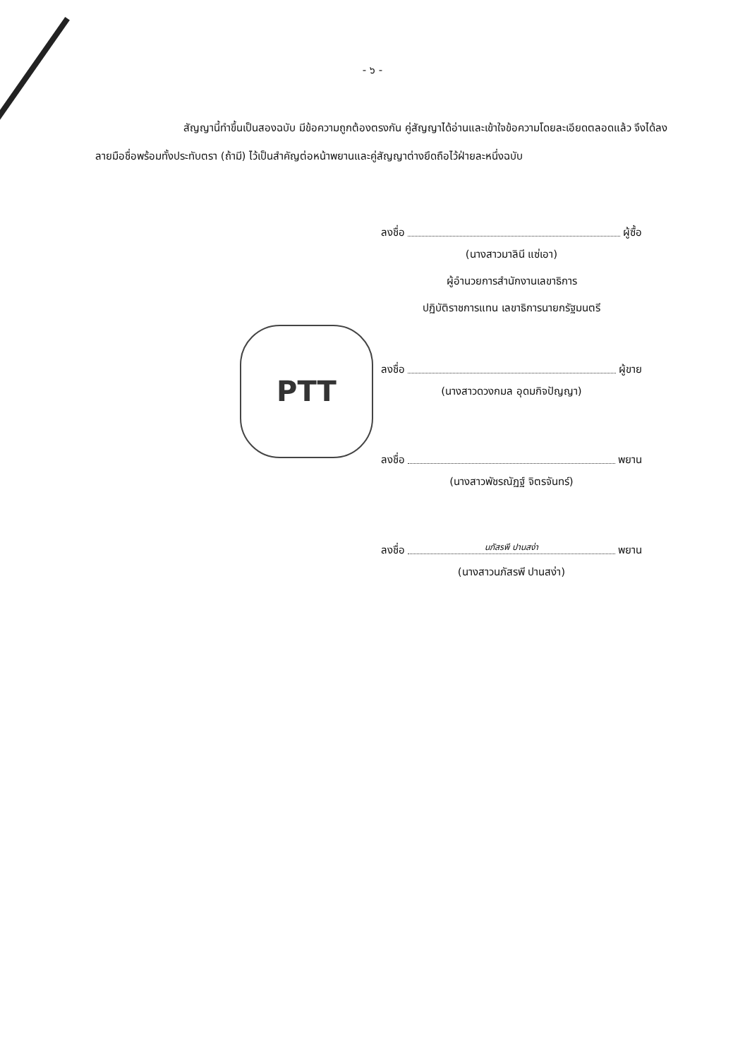- ๖ -
สัญญานี้ทำขึ้นเป็นสองฉบับ มีข้อความถูกต้องตรงกัน คู่สัญญาได้อ่านและเข้าใจข้อความโดยละเอียดตลอดแล้ว จึงได้ลงลายมือชื่อพร้อมทั้งประทับตรา (ถ้ามี) ไว้เป็นสำคัญต่อหน้าพยานและคู่สัญญาต่างยึดถือไว้ฝ่ายละหนึ่งฉบับ
ลงชื่อ ผู้ซื้อ
(นางสาวมาลินี แซ่เอา)
ผู้อำนวยการสำนักงานเลขาธิการ
ปฏิบัติราชการแทน เลขาธิการนายกรัฐมนตรี
ลงชื่อ ผู้ขาย
(นางสาวดวงกมล อุดมกิจปัญญา)
ลงชื่อ พยาน
(นางสาวพัชรณัฏฐ์ จิตรจันทร์)
ลงชื่อ นภัสรพี ปานสง่า พยาน
(นางสาวนภัสรพี ปานสง่า)
PTT